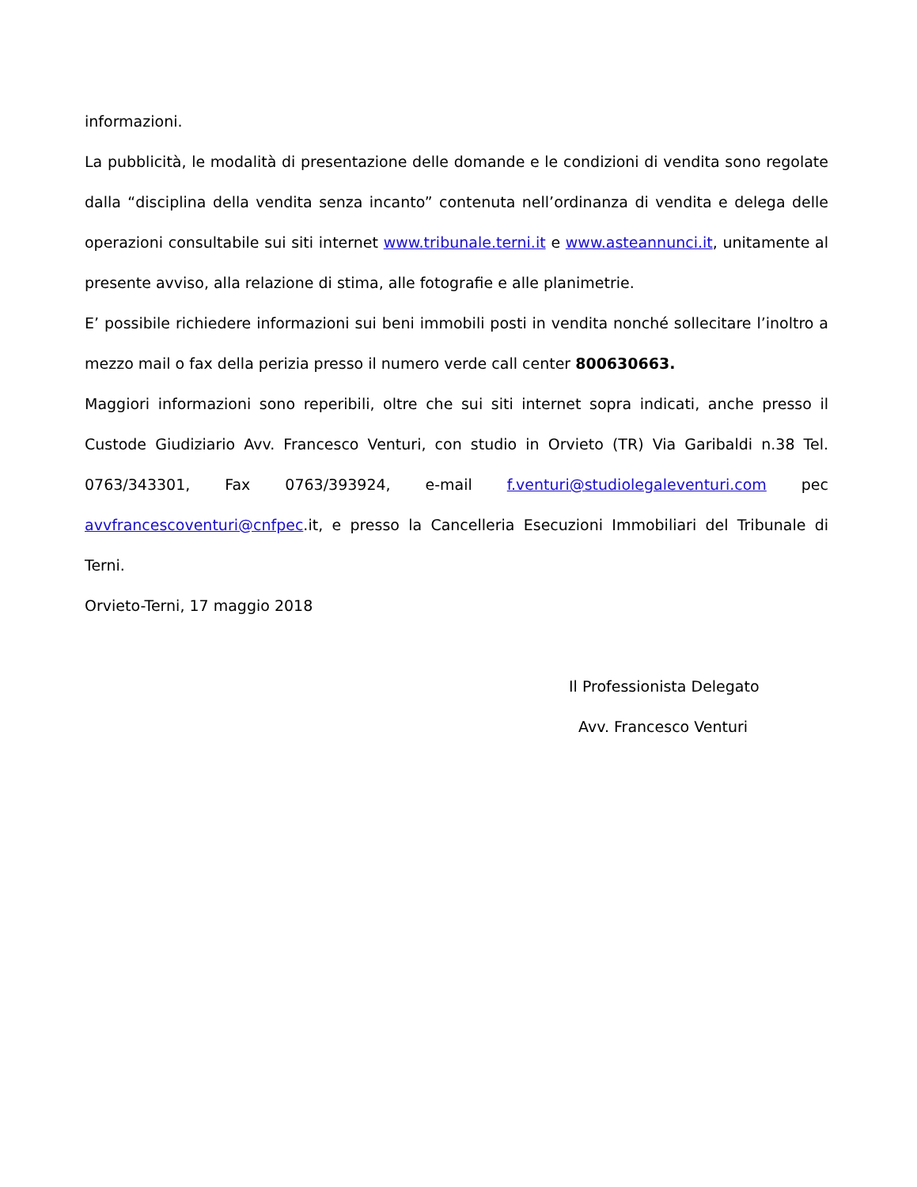informazioni.
La pubblicità, le modalità di presentazione delle domande e le condizioni di vendita sono regolate dalla “disciplina della vendita senza incanto” contenuta nell’ordinanza di vendita e delega delle operazioni consultabile sui siti internet www.tribunale.terni.it e www.asteannunci.it, unitamente al presente avviso, alla relazione di stima, alle fotografie e alle planimetrie.
E’ possibile richiedere informazioni sui beni immobili posti in vendita nonché sollecitare l’inoltro a mezzo mail o fax della perizia presso il numero verde call center 800630663.
Maggiori informazioni sono reperibili, oltre che sui siti internet sopra indicati, anche presso il Custode Giudiziario Avv. Francesco Venturi, con studio in Orvieto (TR) Via Garibaldi n.38 Tel. 0763/343301, Fax 0763/393924, e-mail f.venturi@studiolegaleventuri.com pec avvfrancescoventuri@cnfpec.it, e presso la Cancelleria Esecuzioni Immobiliari del Tribunale di Terni.
Orvieto-Terni, 17 maggio 2018
Il Professionista Delegato
Avv. Francesco Venturi